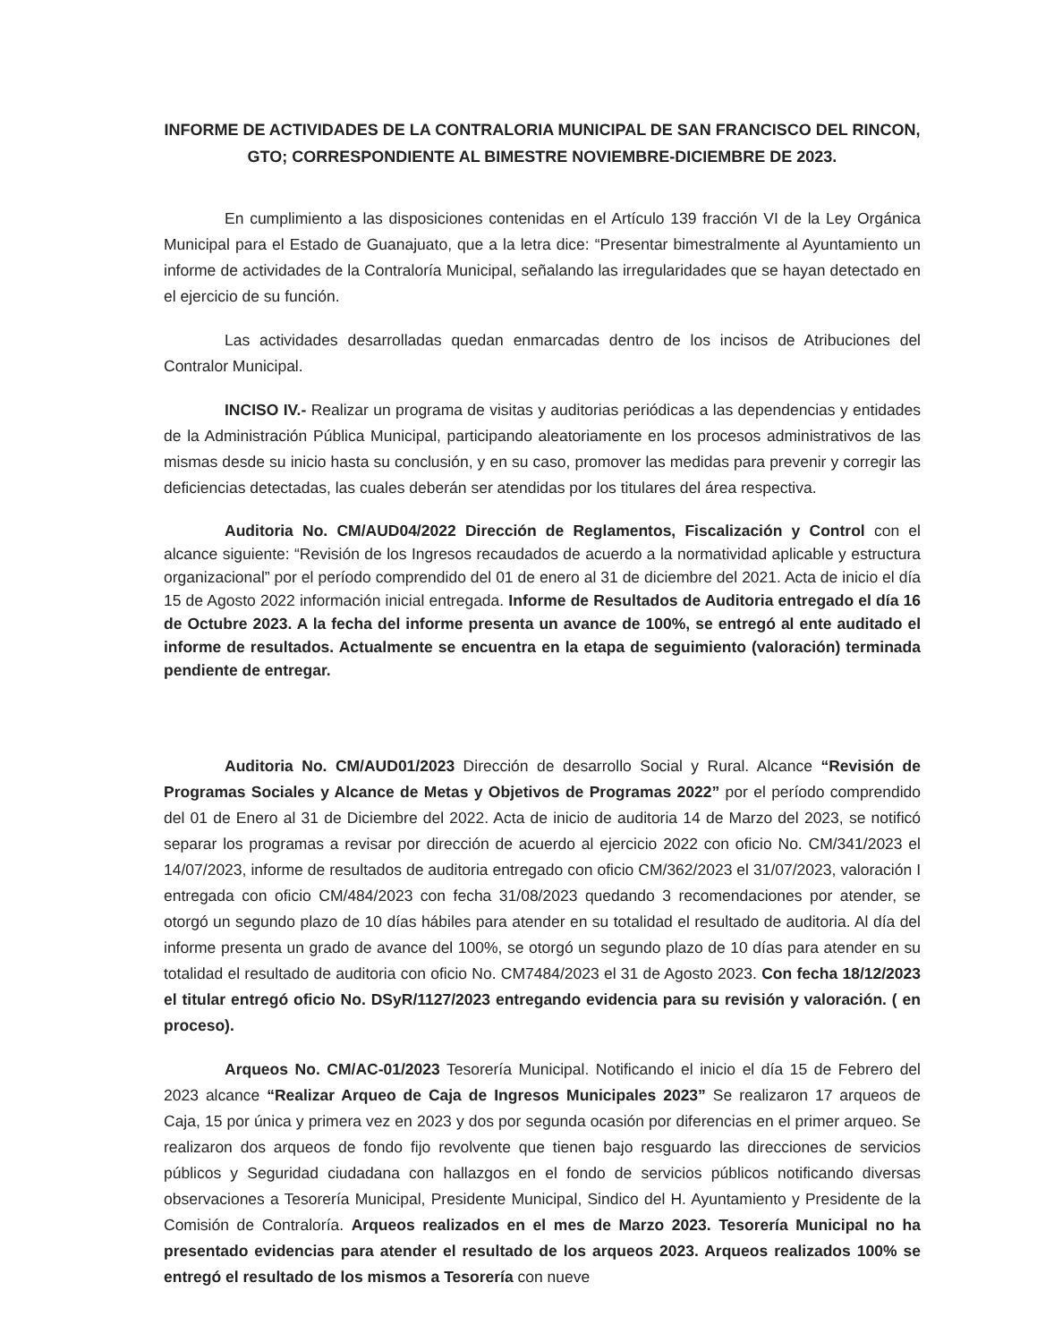INFORME DE ACTIVIDADES DE LA CONTRALORIA MUNICIPAL DE SAN FRANCISCO DEL RINCON,
GTO; CORRESPONDIENTE AL BIMESTRE NOVIEMBRE-DICIEMBRE DE 2023.
En cumplimiento a las disposiciones contenidas en el Artículo 139 fracción VI de la Ley Orgánica Municipal para el Estado de Guanajuato, que a la letra dice: “Presentar bimestralmente al Ayuntamiento un informe de actividades de la Contraloría Municipal, señalando las irregularidades que se hayan detectado en el ejercicio de su función.
Las actividades desarrolladas quedan enmarcadas dentro de los incisos de Atribuciones del Contralor Municipal.
INCISO IV.- Realizar un programa de visitas y auditorias periódicas a las dependencias y entidades de la Administración Pública Municipal, participando aleatoriamente en los procesos administrativos de las mismas desde su inicio hasta su conclusión, y en su caso, promover las medidas para prevenir y corregir las deficiencias detectadas, las cuales deberán ser atendidas por los titulares del área respectiva.
Auditoria No. CM/AUD04/2022 Dirección de Reglamentos, Fiscalización y Control con el alcance siguiente: “Revisión de los Ingresos recaudados de acuerdo a la normatividad aplicable y estructura organizacional” por el período comprendido del 01 de enero al 31 de diciembre del 2021. Acta de inicio el día 15 de Agosto 2022 información inicial entregada. Informe de Resultados de Auditoria entregado el día 16 de Octubre 2023. A la fecha del informe presenta un avance de 100%, se entregó al ente auditado el informe de resultados. Actualmente se encuentra en la etapa de seguimiento (valoración) terminada pendiente de entregar.
Auditoria No. CM/AUD01/2023 Dirección de desarrollo Social y Rural. Alcance “Revisión de Programas Sociales y Alcance de Metas y Objetivos de Programas 2022” por el período comprendido del 01 de Enero al 31 de Diciembre del 2022. Acta de inicio de auditoria 14 de Marzo del 2023, se notificó separar los programas a revisar por dirección de acuerdo al ejercicio 2022 con oficio No. CM/341/2023 el 14/07/2023, informe de resultados de auditoria entregado con oficio CM/362/2023 el 31/07/2023, valoración I entregada con oficio CM/484/2023 con fecha 31/08/2023 quedando 3 recomendaciones por atender, se otorgó un segundo plazo de 10 días hábiles para atender en su totalidad el resultado de auditoria. Al día del informe presenta un grado de avance del 100%, se otorgó un segundo plazo de 10 días para atender en su totalidad el resultado de auditoria con oficio No. CM7484/2023 el 31 de Agosto 2023. Con fecha 18/12/2023 el titular entregó oficio No. DSyR/1127/2023 entregando evidencia para su revisión y valoración. ( en proceso).
Arqueos No. CM/AC-01/2023 Tesorería Municipal. Notificando el inicio el día 15 de Febrero del 2023 alcance “Realizar Arqueo de Caja de Ingresos Municipales 2023” Se realizaron 17 arqueos de Caja, 15 por única y primera vez en 2023 y dos por segunda ocasión por diferencias en el primer arqueo. Se realizaron dos arqueos de fondo fijo revolvente que tienen bajo resguardo las direcciones de servicios públicos y Seguridad ciudadana con hallazgos en el fondo de servicios públicos notificando diversas observaciones a Tesorería Municipal, Presidente Municipal, Sindico del H. Ayuntamiento y Presidente de la Comisión de Contraloría. Arqueos realizados en el mes de Marzo 2023. Tesorería Municipal no ha presentado evidencias para atender el resultado de los arqueos 2023. Arqueos realizados 100% se entregó el resultado de los mismos a Tesorería con nueve